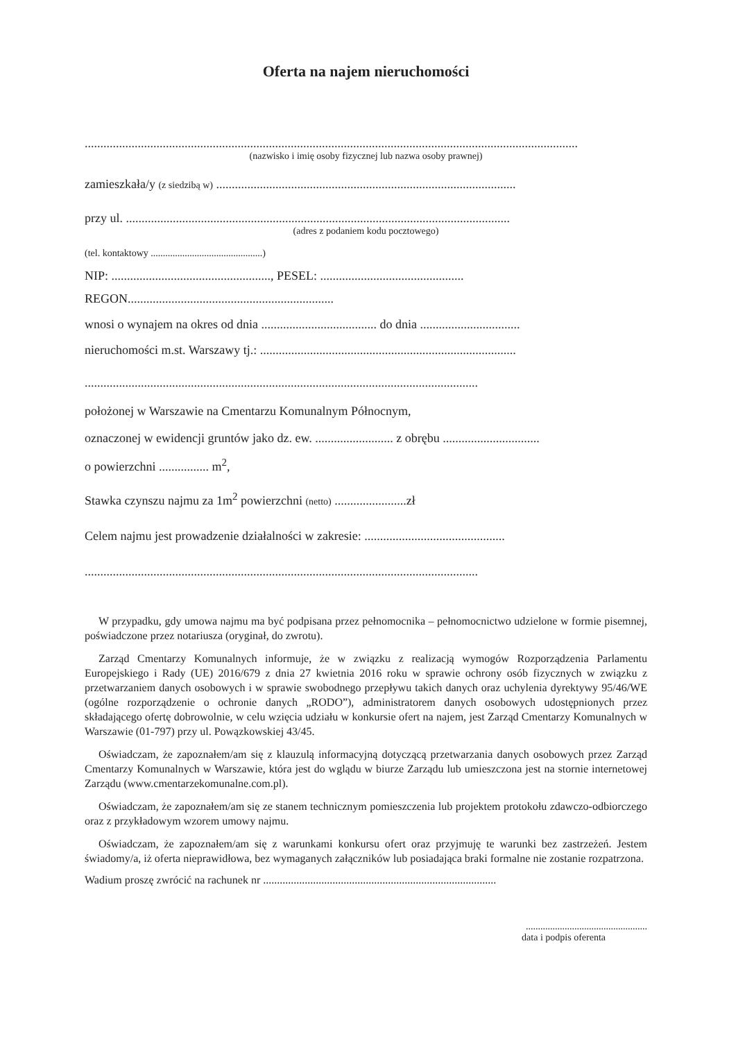Oferta na najem nieruchomości
..............................................................................................................................................................
(nazwisko i imię osoby fizycznej lub nazwa osoby prawnej)
zamieszkała/y (z siedzibą w) ................................................................................................
przy ul. ...........................................................................................................................
(adres z podaniem kodu pocztowego)
(tel. kontaktowy ..............................................)
NIP: ..................................................., PESEL: ..............................................
REGON..................................................................
wnosi o wynajem na okres od dnia ..................................... do dnia ................................
nieruchomości m.st. Warszawy tj.: ..................................................................................
..............................................................................................................................
położonej w Warszawie na Cmentarzu Komunalnym Północnym,
oznaczonej w ewidencji gruntów jako dz. ew. ......................... z obrębu ...............................
o powierzchni ................ m<sup>2</sup>,
Stawka czynszu najmu za 1m<sup>2</sup> powierzchni (netto) .......................zł
Celem najmu jest prowadzenie działalności w zakresie: .............................................
..............................................................................................................................
W przypadku, gdy umowa najmu ma być podpisana przez pełnomocnika – pełnomocnictwo udzielone w formie pisemnej, poświadczone przez notariusza (oryginał, do zwrotu).
Zarząd Cmentarzy Komunalnych informuje, że w związku z realizacją wymogów Rozporządzenia Parlamentu Europejskiego i Rady (UE) 2016/679 z dnia 27 kwietnia 2016 roku w sprawie ochrony osób fizycznych w związku z przetwarzaniem danych osobowych i w sprawie swobodnego przepływu takich danych oraz uchylenia dyrektywy 95/46/WE (ogólne rozporządzenie o ochronie danych „RODO”), administratorem danych osobowych udostępnionych przez składającego ofertę dobrowolnie, w celu wzięcia udziału w konkursie ofert na najem, jest Zarząd Cmentarzy Komunalnych w Warszawie (01-797) przy ul. Powązkowskiej 43/45.
Oświadczam, że zapoznałem/am się z klauzulą informacyjną dotyczącą przetwarzania danych osobowych przez Zarząd Cmentarzy Komunalnych w Warszawie, która jest do wglądu w biurze Zarządu lub umieszczona jest na stornie internetowej Zarządu (www.cmentarzekomunalne.com.pl).
Oświadczam, że zapoznałem/am się ze stanem technicznym pomieszczenia lub projektem protokołu zdawczo-odbiorczego oraz z przykładowym wzorem umowy najmu.
Oświadczam, że zapoznałem/am się z warunkami konkursu ofert oraz przyjmuję te warunki bez zastrzeżeń. Jestem świadomy/a, iż oferta nieprawidłowa, bez wymaganych załączników lub posiadająca braki formalne nie zostanie rozpatrzona.
Wadium proszę zwrócić na rachunek nr ....................................................................................
..................................................
data i podpis oferenta